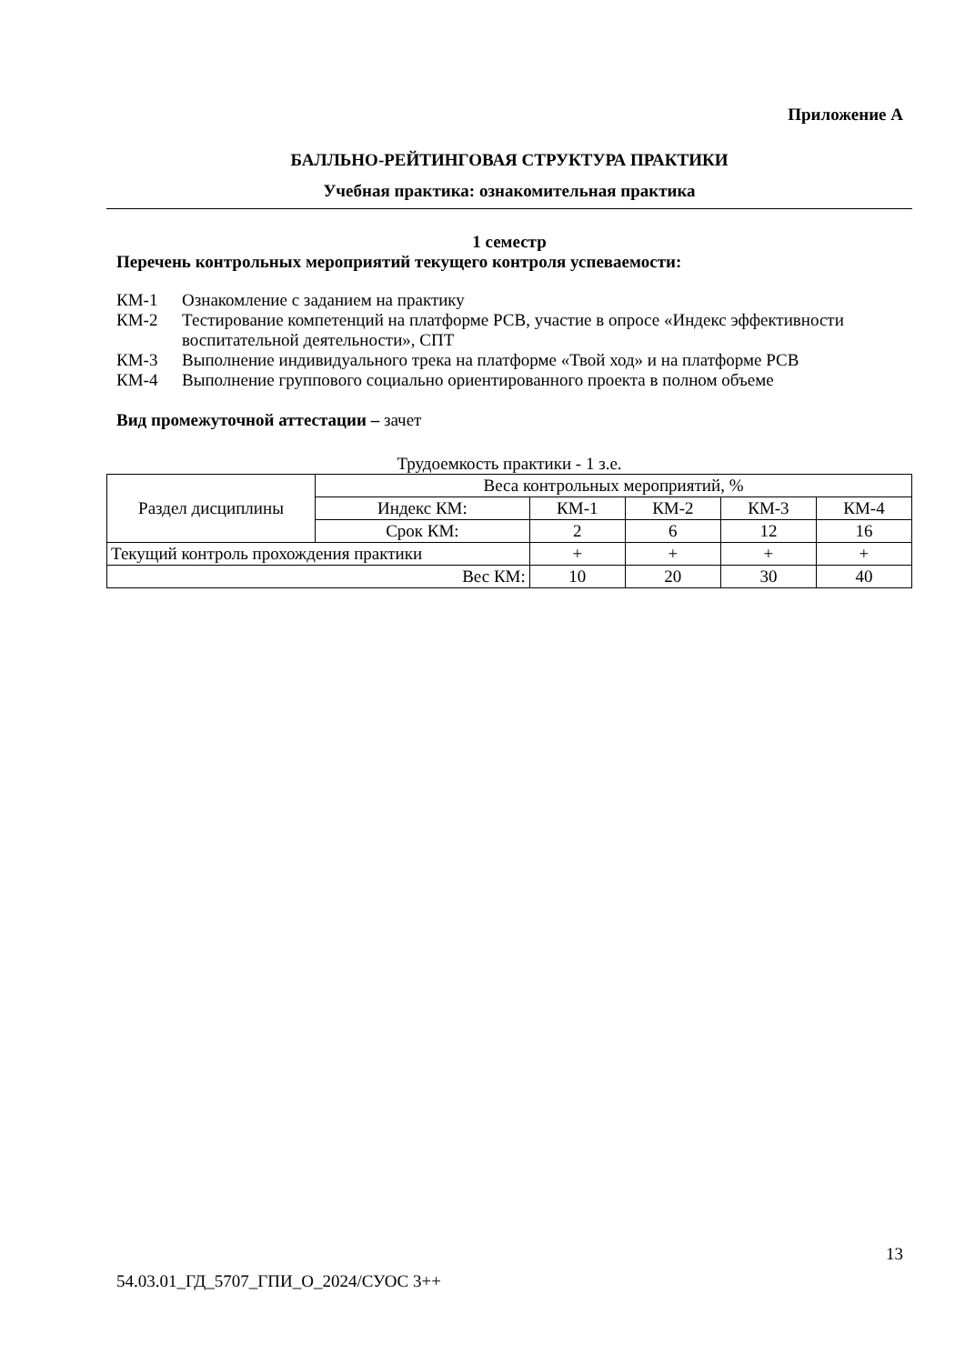Приложение А
БАЛЛЬНО-РЕЙТИНГОВАЯ СТРУКТУРА ПРАКТИКИ
Учебная практика: ознакомительная практика
1 семестр
Перечень контрольных мероприятий текущего контроля успеваемости:
| КМ-1 | Ознакомление с заданием на практику |
| КМ-2 | Тестирование компетенций на платформе РСВ, участие в опросе «Индекс эффективности воспитательной деятельности», СПТ |
| КМ-3 | Выполнение индивидуального трека на платформе «Твой ход» и на платформе РСВ |
| КМ-4 | Выполнение группового социально ориентированного проекта в полном объеме |
Вид промежуточной аттестации – зачет
Трудоемкость практики - 1 з.е.
| Раздел дисциплины | Веса контрольных мероприятий, % | | | | |
| | Индекс КМ: | КМ-1 | КМ-2 | КМ-3 | КМ-4 |
| | Срок КМ: | 2 | 6 | 12 | 16 |
| Текущий контроль прохождения практики | | + | + | + | + |
| Вес КМ: | | 10 | 20 | 30 | 40 |
13
54.03.01_ГД_5707_ГПИ_О_2024/СУОС 3++